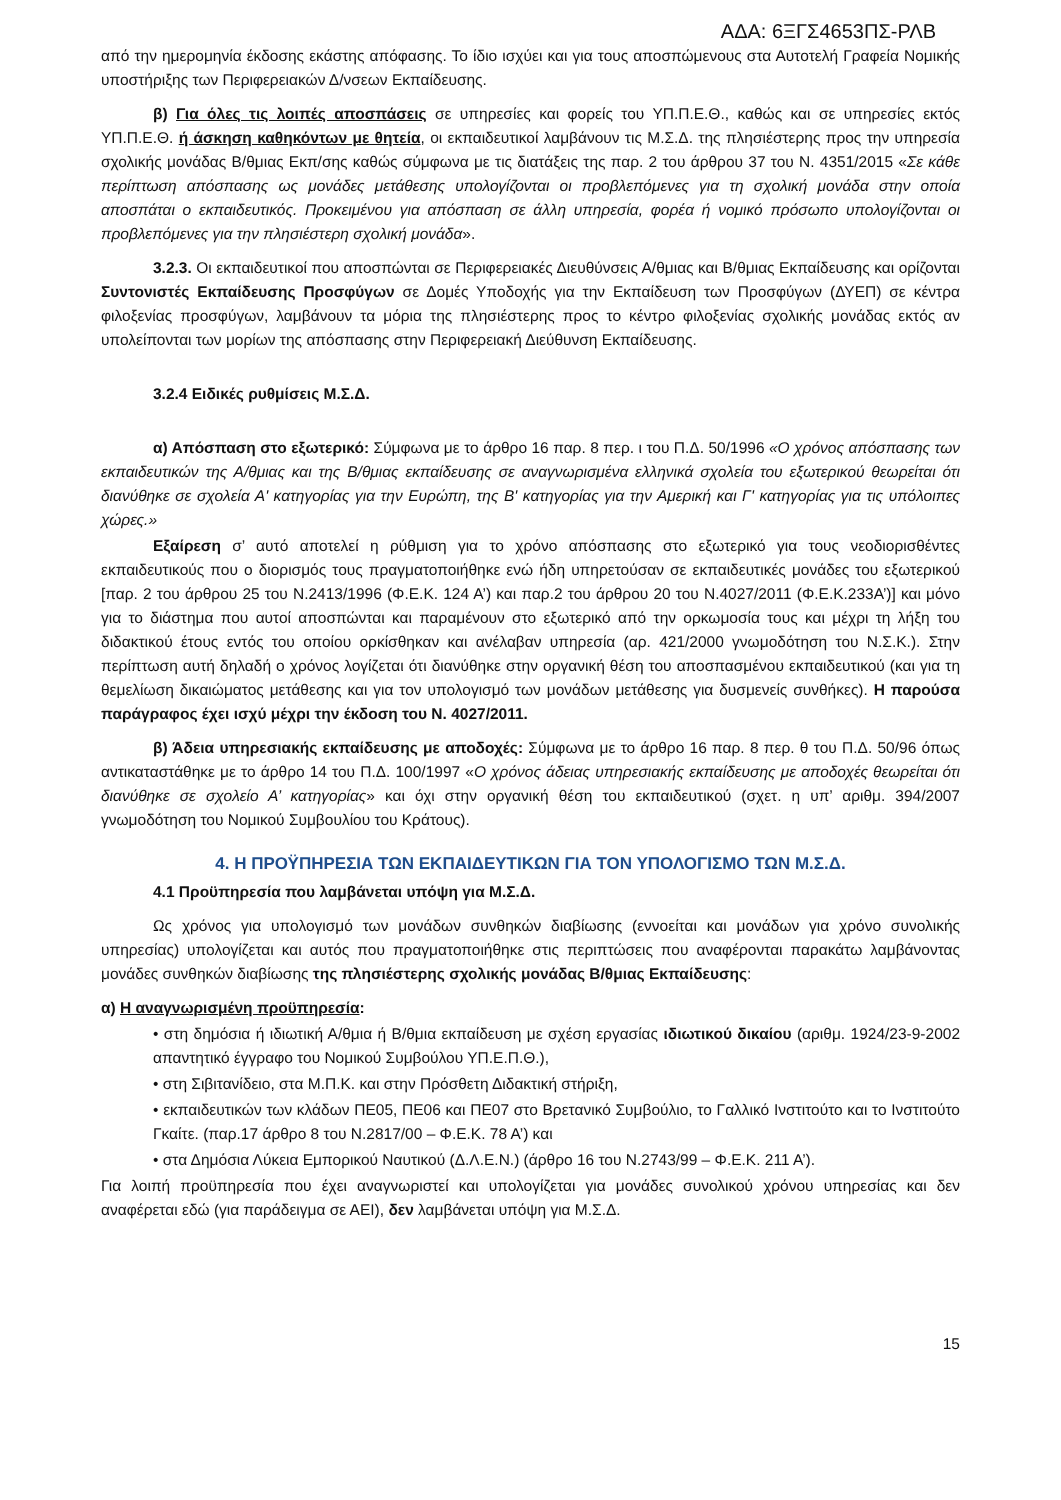ΑΔΑ: 6ΞΓΣ4653ΠΣ-ΡΛΒ
από την ημερομηνία έκδοσης εκάστης απόφασης. Το ίδιο ισχύει και για τους αποσπώμενους στα Αυτοτελή Γραφεία Νομικής υποστήριξης των Περιφερειακών Δ/νσεων Εκπαίδευσης.
β) Για όλες τις λοιπές αποσπάσεις σε υπηρεσίες και φορείς του ΥΠ.Π.Ε.Θ., καθώς και σε υπηρεσίες εκτός ΥΠ.Π.Ε.Θ. ή άσκηση καθηκόντων με θητεία, οι εκπαιδευτικοί λαμβάνουν τις Μ.Σ.Δ. της πλησιέστερης προς την υπηρεσία σχολικής μονάδας Β/θμιας Εκπ/σης καθώς σύμφωνα με τις διατάξεις της παρ. 2 του άρθρου 37 του Ν. 4351/2015 «Σε κάθε περίπτωση απόσπασης ως μονάδες μετάθεσης υπολογίζονται οι προβλεπόμενες για τη σχολική μονάδα στην οποία αποσπάται ο εκπαιδευτικός. Προκειμένου για απόσπαση σε άλλη υπηρεσία, φορέα ή νομικό πρόσωπο υπολογίζονται οι προβλεπόμενες για την πλησιέστερη σχολική μονάδα».
3.2.3. Οι εκπαιδευτικοί που αποσπώνται σε Περιφερειακές Διευθύνσεις Α/θμιας και Β/θμιας Εκπαίδευσης και ορίζονται Συντονιστές Εκπαίδευσης Προσφύγων σε Δομές Υποδοχής για την Εκπαίδευση των Προσφύγων (ΔΥΕΠ) σε κέντρα φιλοξενίας προσφύγων, λαμβάνουν τα μόρια της πλησιέστερης προς το κέντρο φιλοξενίας σχολικής μονάδας εκτός αν υπολείπονται των μορίων της απόσπασης στην Περιφερειακή Διεύθυνση Εκπαίδευσης.
3.2.4 Ειδικές ρυθμίσεις Μ.Σ.Δ.
α) Απόσπαση στο εξωτερικό: Σύμφωνα με το άρθρο 16 παρ. 8 περ. ι του Π.Δ. 50/1996 «Ο χρόνος απόσπασης των εκπαιδευτικών της Α/θμιας και της Β/θμιας εκπαίδευσης σε αναγνωρισμένα ελληνικά σχολεία του εξωτερικού θεωρείται ότι διανύθηκε σε σχολεία Α' κατηγορίας για την Ευρώπη, της Β' κατηγορίας για την Αμερική και Γ' κατηγορίας για τις υπόλοιπες χώρες.»
Εξαίρεση σ’ αυτό αποτελεί η ρύθμιση για το χρόνο απόσπασης στο εξωτερικό για τους νεοδιορισθέντες εκπαιδευτικούς που ο διορισμός τους πραγματοποιήθηκε ενώ ήδη υπηρετούσαν σε εκπαιδευτικές μονάδες του εξωτερικού [παρ. 2 του άρθρου 25 του Ν.2413/1996 (Φ.Ε.Κ. 124 Α’) και παρ.2 του άρθρου 20 του Ν.4027/2011 (Φ.Ε.Κ.233Α’)] και μόνο για το διάστημα που αυτοί αποσπώνται και παραμένουν στο εξωτερικό από την ορκωμοσία τους και μέχρι τη λήξη του διδακτικού έτους εντός του οποίου ορκίσθηκαν και ανέλαβαν υπηρεσία (αρ. 421/2000 γνωμοδότηση του Ν.Σ.Κ.). Στην περίπτωση αυτή δηλαδή ο χρόνος λογίζεται ότι διανύθηκε στην οργανική θέση του αποσπασμένου εκπαιδευτικού (και για τη θεμελίωση δικαιώματος μετάθεσης και για τον υπολογισμό των μονάδων μετάθεσης για δυσμενείς συνθήκες). Η παρούσα παράγραφος έχει ισχύ μέχρι την έκδοση του Ν. 4027/2011.
β) Άδεια υπηρεσιακής εκπαίδευσης με αποδοχές: Σύμφωνα με το άρθρο 16 παρ. 8 περ. θ του Π.Δ. 50/96 όπως αντικαταστάθηκε με το άρθρο 14 του Π.Δ. 100/1997 «Ο χρόνος άδειας υπηρεσιακής εκπαίδευσης με αποδοχές θεωρείται ότι διανύθηκε σε σχολείο Α’ κατηγορίας» και όχι στην οργανική θέση του εκπαιδευτικού (σχετ. η υπ’ αριθμ. 394/2007 γνωμοδότηση του Νομικού Συμβουλίου του Κράτους).
4. Η ΠΡΟΫΠΗΡΕΣΙΑ ΤΩΝ ΕΚΠΑΙΔΕΥΤΙΚΩΝ ΓΙΑ ΤΟΝ ΥΠΟΛΟΓΙΣΜΟ ΤΩΝ Μ.Σ.Δ.
4.1 Προϋπηρεσία που λαμβάνεται υπόψη για Μ.Σ.Δ.
Ως χρόνος για υπολογισμό των μονάδων συνθηκών διαβίωσης (εννοείται και μονάδων για χρόνο συνολικής υπηρεσίας) υπολογίζεται και αυτός που πραγματοποιήθηκε στις περιπτώσεις που αναφέρονται παρακάτω λαμβάνοντας μονάδες συνθηκών διαβίωσης της πλησιέστερης σχολικής μονάδας Β/θμιας Εκπαίδευσης:
α) Η αναγνωρισμένη προϋπηρεσία:
• στη δημόσια ή ιδιωτική Α/θμια ή Β/θμια εκπαίδευση με σχέση εργασίας ιδιωτικού δικαίου (αριθμ. 1924/23-9-2002 απαντητικό έγγραφο του Νομικού Συμβούλου ΥΠ.Ε.Π.Θ.),
• στη Σιβιτανίδειο, στα Μ.Π.Κ. και στην Πρόσθετη Διδακτική στήριξη,
• εκπαιδευτικών των κλάδων ΠΕ05, ΠΕ06 και ΠΕ07 στο Βρετανικό Συμβούλιο, το Γαλλικό Ινστιτούτο και το Ινστιτούτο Γκαίτε. (παρ.17 άρθρο 8 του Ν.2817/00 – Φ.Ε.Κ. 78 Α’) και
• στα Δημόσια Λύκεια Εμπορικού Ναυτικού (Δ.Λ.Ε.Ν.) (άρθρο 16 του Ν.2743/99 – Φ.Ε.Κ. 211 Α’).
Για λοιπή προϋπηρεσία που έχει αναγνωριστεί και υπολογίζεται για μονάδες συνολικού χρόνου υπηρεσίας και δεν αναφέρεται εδώ (για παράδειγμα σε ΑΕΙ), δεν λαμβάνεται υπόψη για Μ.Σ.Δ.
15